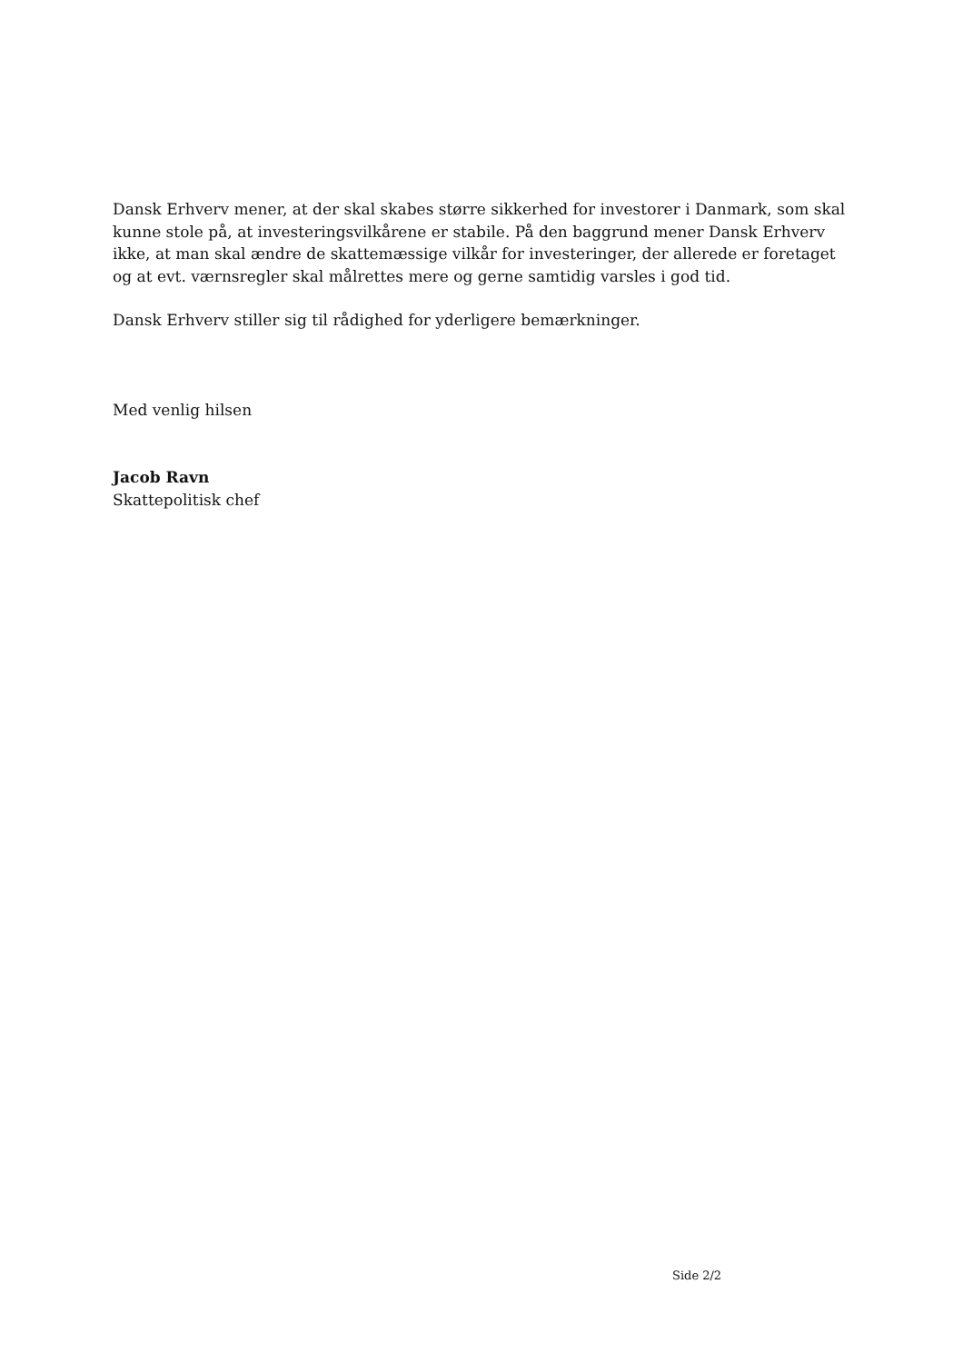Dansk Erhverv mener, at der skal skabes større sikkerhed for investorer i Danmark, som skal kunne stole på, at investeringsvilkårene er stabile. På den baggrund mener Dansk Erhverv ikke, at man skal ændre de skattemæssige vilkår for investeringer, der allerede er foretaget og at evt. værnsregler skal målrettes mere og gerne samtidig varsles i god tid.
Dansk Erhverv stiller sig til rådighed for yderligere bemærkninger.
Med venlig hilsen
Jacob Ravn
Skattepolitisk chef
Side 2/2